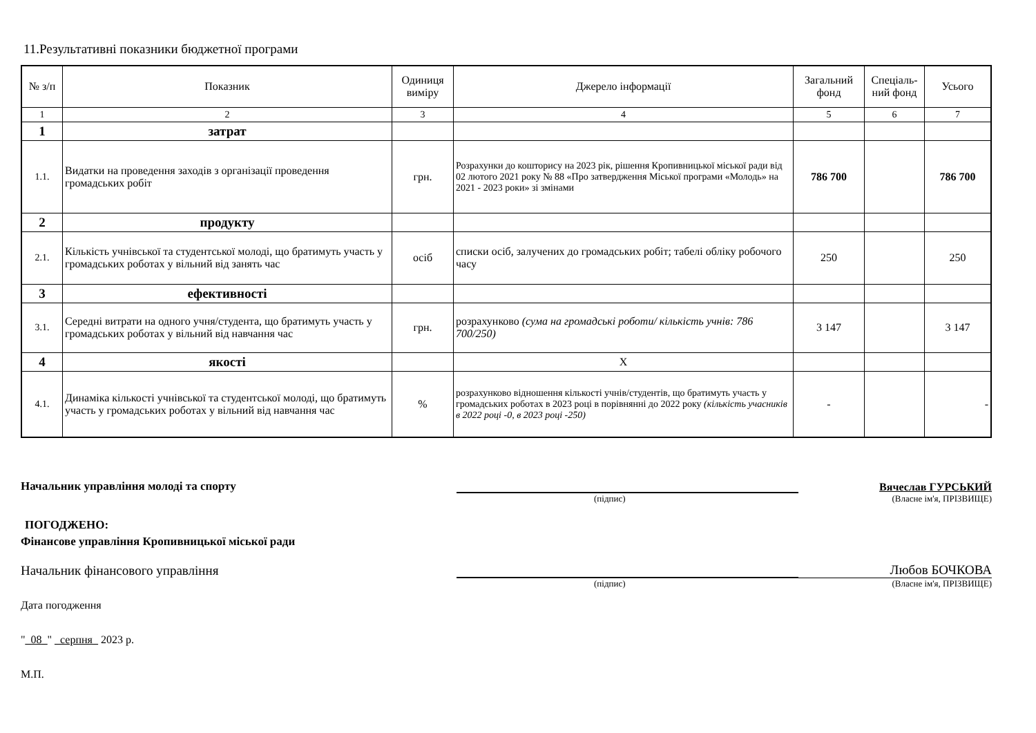11.Результативні показники бюджетної програми
| № з/п | Показник | Одиниця виміру | Джерело інформації | Загальний фонд | Спеціаль-ний фонд | Усього |
| --- | --- | --- | --- | --- | --- | --- |
| 1 | 2 | 3 | 4 | 5 | 6 | 7 |
| 1 | затрат | | | | | |
| 1.1. | Видатки на проведення заходів з організації проведення громадських робіт | грн. | Розрахунки до кошторису на 2023 рік, рішення Кропивницької міської ради від 02 лютого 2021 року № 88 «Про затвердження Міської програми «Молодь» на 2021 - 2023 роки» зі змінами | 786 700 | | 786 700 |
| 2 | продукту | | | | | |
| 2.1. | Кількість учнівської та студентської молоді, що братимуть участь у громадських роботах у вільний від занять час | осіб | списки осіб, залучених до громадських робіт; табелі обліку робочого часу | 250 | | 250 |
| 3 | ефективності | | | | | |
| 3.1. | Середні витрати на одного учня/студента, що братимуть участь у громадських роботах у вільний від навчання час | грн. | розрахунково (сума на громадські роботи/ кількість учнів: 786 700/250) | 3 147 | | 3 147 |
| 4 | якості | | Х | | | |
| 4.1. | Динаміка кількості учнівської та студентської молоді, що братимуть участь у громадських роботах у вільний від навчання час | % | розрахунково відношення кількості учнів/студентів, що братимуть участь у громадських роботах в 2023 році в порівнянні до 2022 року (кількість учасників в 2022 році -0, в 2023 році -250) | - | | - |
Начальник управління молоді та спорту
Вячеслав ГУРСЬКИЙ
(підпис) (Власне ім'я, ПРІЗВИЩЕ)
ПОГОДЖЕНО:
Фінансове управління Кропивницької міської ради
Начальник фінансового управління
Любов БОЧКОВА
(підпис) (Власне ім'я, ПРІЗВИЩЕ)
Дата погодження
"_08_" _серпня_ 2023 р.
М.П.